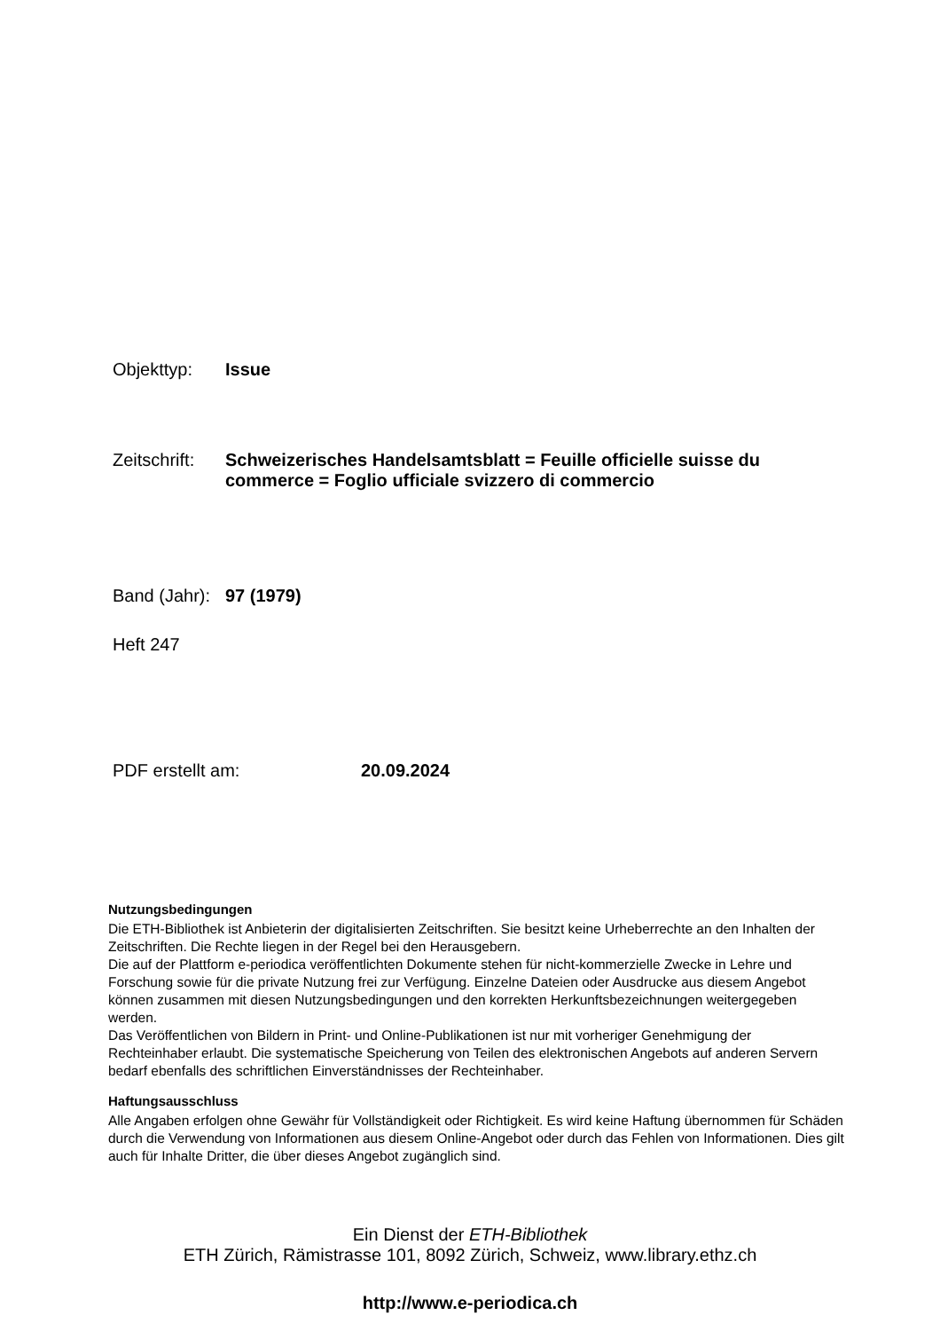Objekttyp: Issue
Zeitschrift: Schweizerisches Handelsamtsblatt = Feuille officielle suisse du commerce = Foglio ufficiale svizzero di commercio
Band (Jahr): 97 (1979)
Heft 247
PDF erstellt am: 20.09.2024
Nutzungsbedingungen
Die ETH-Bibliothek ist Anbieterin der digitalisierten Zeitschriften. Sie besitzt keine Urheberrechte an den Inhalten der Zeitschriften. Die Rechte liegen in der Regel bei den Herausgebern.
Die auf der Plattform e-periodica veröffentlichten Dokumente stehen für nicht-kommerzielle Zwecke in Lehre und Forschung sowie für die private Nutzung frei zur Verfügung. Einzelne Dateien oder Ausdrucke aus diesem Angebot können zusammen mit diesen Nutzungsbedingungen und den korrekten Herkunftsbezeichnungen weitergegeben werden.
Das Veröffentlichen von Bildern in Print- und Online-Publikationen ist nur mit vorheriger Genehmigung der Rechteinhaber erlaubt. Die systematische Speicherung von Teilen des elektronischen Angebots auf anderen Servern bedarf ebenfalls des schriftlichen Einverständnisses der Rechteinhaber.
Haftungsausschluss
Alle Angaben erfolgen ohne Gewähr für Vollständigkeit oder Richtigkeit. Es wird keine Haftung übernommen für Schäden durch die Verwendung von Informationen aus diesem Online-Angebot oder durch das Fehlen von Informationen. Dies gilt auch für Inhalte Dritter, die über dieses Angebot zugänglich sind.
Ein Dienst der ETH-Bibliothek
ETH Zürich, Rämistrasse 101, 8092 Zürich, Schweiz, www.library.ethz.ch
http://www.e-periodica.ch